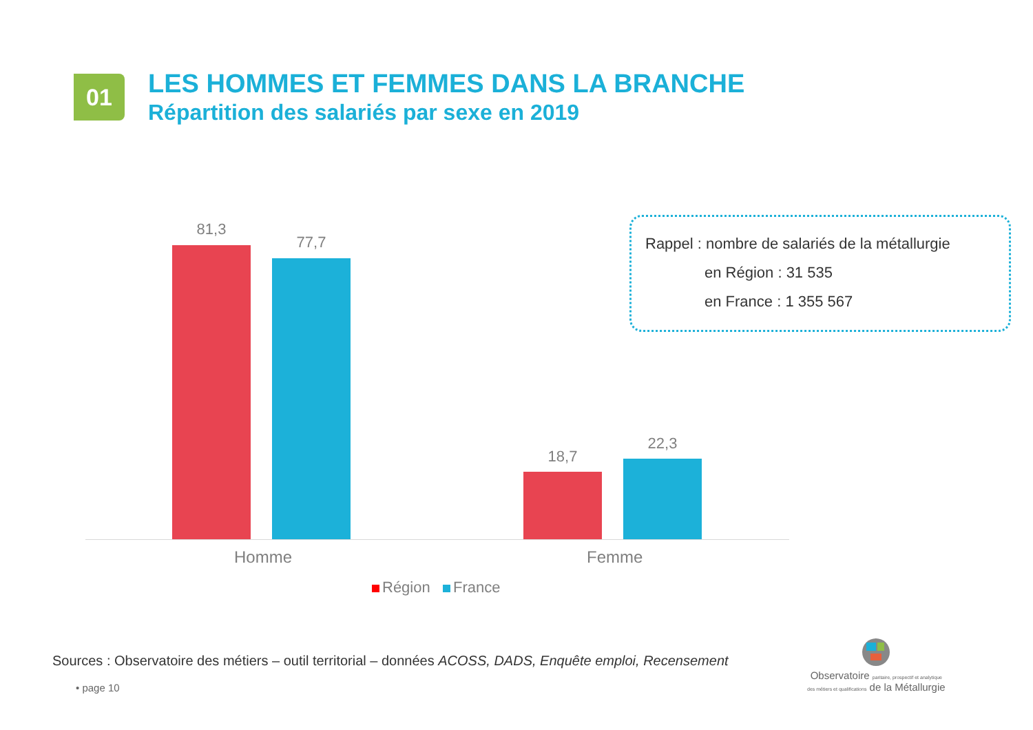01
LES HOMMES ET FEMMES DANS LA BRANCHE
Répartition des salariés par sexe en 2019
81,3
77,7
18,7
22,3
Homme Femme
Région France
Rappel : nombre de salariés de la métallurgie
en Région : 31 535
en France : 1 355 567
Sources : Observatoire des métiers – outil territorial – données ACOSS, DADS, Enquête emploi, Recensement
• page 10
Observatoire paritaire, prospectif et analytique
des métiers et qualifications de la Métallurgie